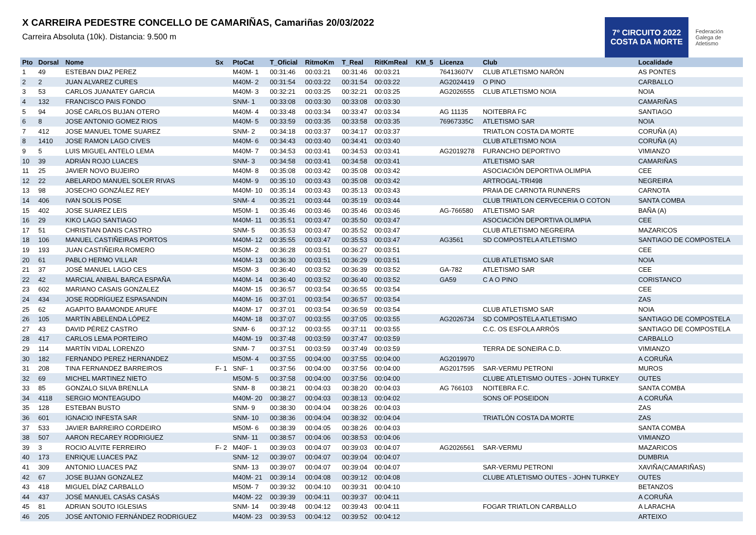X CARREIRA PEDESTRE CONCELLO DE CAMARIÑAS, Camariñas 20/03/2022
Carreira Absoluta (10k). Distancia: 9.500 m
7º CIRCUITO 2022
COSTA DA MORTE
Federación Galega de Atletismo
| Pto | Dorsal | Nome | Sx | PtoCat | T_Oficial | RitmoKm | T_Real | RitKmReal | KM_5 | Licenza | Club | Localidade |
| --- | --- | --- | --- | --- | --- | --- | --- | --- | --- | --- | --- | --- |
| 1 | 49 | ESTEBAN DIAZ PEREZ | | M40M- 1 | 00:31:46 | 00:03:21 | 00:31:46 | 00:03:21 | | 76413607V | CLUB ATLETISMO NARÓN | AS PONTES |
| 2 | 2 | JUAN ALVAREZ CURES | | M40M- 2 | 00:31:54 | 00:03:22 | 00:31:54 | 00:03:22 | | AG2024419 | O PINO | CARBALLO |
| 3 | 53 | CARLOS JUANATEY GARCIA | | M40M- 3 | 00:32:21 | 00:03:25 | 00:32:21 | 00:03:25 | | AG2026555 | CLUB ATLETISMO NOIA | NOIA |
| 4 | 132 | FRANCISCO PAIS FONDO | | SNM- 1 | 00:33:08 | 00:03:30 | 00:33:08 | 00:03:30 | | | | CAMARIÑAS |
| 5 | 94 | JOSÉ CARLOS BUJAN OTERO | | M40M- 4 | 00:33:48 | 00:03:34 | 00:33:47 | 00:03:34 | | AG 11135 | NOITEBRA FC | SANTIAGO |
| 6 | 8 | JOSE ANTONIO GOMEZ RIOS | | M40M- 5 | 00:33:59 | 00:03:35 | 00:33:58 | 00:03:35 | | 76967335C | ATLETISMO SAR | NOIA |
| 7 | 412 | JOSE MANUEL TOME SUAREZ | | SNM- 2 | 00:34:18 | 00:03:37 | 00:34:17 | 00:03:37 | | | TRIATLON COSTA DA MORTE | CORUÑA (A) |
| 8 | 1410 | JOSE RAMON LAGO CIVES | | M40M- 6 | 00:34:43 | 00:03:40 | 00:34:41 | 00:03:40 | | | CLUB ATLETISMO NOIA | CORUÑA (A) |
| 9 | 5 | LUIS MIGUEL ANTELO LEMA | | M40M- 7 | 00:34:53 | 00:03:41 | 00:34:53 | 00:03:41 | | AG2019278 | FURANCHO DEPORTIVO | VIMIANZO |
| 10 | 39 | ADRIÁN ROJO LUACES | | SNM- 3 | 00:34:58 | 00:03:41 | 00:34:58 | 00:03:41 | | | ATLETISMO SAR | CAMARIÑAS |
| 11 | 25 | JAVIER NOVO BUJEIRO | | M40M- 8 | 00:35:08 | 00:03:42 | 00:35:08 | 00:03:42 | | | ASOCIACIÓN DEPORTIVA OLIMPIA | CEE |
| 12 | 22 | ABELARDO MANUEL SOLER RIVAS | | M40M- 9 | 00:35:10 | 00:03:43 | 00:35:08 | 00:03:42 | | | ARTROGAL-TRI498 | NEGREIRA |
| 13 | 98 | JOSECHO GONZÁLEZ REY | | M40M- 10 | 00:35:14 | 00:03:43 | 00:35:13 | 00:03:43 | | | PRAIA DE CARNOTA RUNNERS | CARNOTA |
| 14 | 406 | IVAN SOLIS POSE | | SNM- 4 | 00:35:21 | 00:03:44 | 00:35:19 | 00:03:44 | | | CLUB TRIATLON CERVECERIA O COTON | SANTA COMBA |
| 15 | 402 | JOSE SUAREZ LEIS | | M50M- 1 | 00:35:46 | 00:03:46 | 00:35:46 | 00:03:46 | | AG-766580 | ATLETISMO SAR | BAÑA (A) |
| 16 | 29 | KIKO LAGO SANTIAGO | | M40M- 11 | 00:35:51 | 00:03:47 | 00:35:50 | 00:03:47 | | | ASOCIACIÓN DEPORTIVA OLIMPIA | CEE |
| 17 | 51 | CHRISTIAN DANIS CASTRO | | SNM- 5 | 00:35:53 | 00:03:47 | 00:35:52 | 00:03:47 | | | CLUB ATLETISMO NEGREIRA | MAZARICOS |
| 18 | 106 | MANUEL CASTIÑEIRAS PORTOS | | M40M- 12 | 00:35:55 | 00:03:47 | 00:35:53 | 00:03:47 | | AG3561 | SD COMPOSTELA ATLETISMO | SANTIAGO DE COMPOSTELA |
| 19 | 193 | JUAN CASTIÑEIRA ROMERO | | M50M- 2 | 00:36:28 | 00:03:51 | 00:36:27 | 00:03:51 | | | | CEE |
| 20 | 61 | PABLO HERMO VILLAR | | M40M- 13 | 00:36:30 | 00:03:51 | 00:36:29 | 00:03:51 | | | CLUB ATLETISMO SAR | NOIA |
| 21 | 37 | JOSÉ MANUEL LAGO CES | | M50M- 3 | 00:36:40 | 00:03:52 | 00:36:39 | 00:03:52 | | GA-782 | ATLETISMO SAR | CEE |
| 22 | 42 | MARCIAL ANIBAL BARCA ESPAÑA | | M40M- 14 | 00:36:40 | 00:03:52 | 00:36:40 | 00:03:52 | | GA59 | C A O PINO | CORISTANCO |
| 23 | 602 | MARIANO CASAIS GONZALEZ | | M40M- 15 | 00:36:57 | 00:03:54 | 00:36:55 | 00:03:54 | | | | CEE |
| 24 | 434 | JOSE RODRÍGUEZ ESPASANDIN | | M40M- 16 | 00:37:01 | 00:03:54 | 00:36:57 | 00:03:54 | | | | ZAS |
| 25 | 62 | AGAPITO BAAMONDE ARUFE | | M40M- 17 | 00:37:01 | 00:03:54 | 00:36:59 | 00:03:54 | | | CLUB ATLETISMO SAR | NOIA |
| 26 | 105 | MARTÍN ABELENDA LÓPEZ | | M40M- 18 | 00:37:07 | 00:03:55 | 00:37:05 | 00:03:55 | | AG2026734 | SD COMPOSTELA ATLETISMO | SANTIAGO DE COMPOSTELA |
| 27 | 43 | DAVID PÉREZ CASTRO | | SNM- 6 | 00:37:12 | 00:03:55 | 00:37:11 | 00:03:55 | | | C.C. OS ESFOLA ARRÓS | SANTIAGO DE COMPOSTELA |
| 28 | 417 | CARLOS LEMA PORTEIRO | | M40M- 19 | 00:37:48 | 00:03:59 | 00:37:47 | 00:03:59 | | | | CARBALLO |
| 29 | 114 | MARTÍN VIDAL LORENZO | | SNM- 7 | 00:37:51 | 00:03:59 | 00:37:49 | 00:03:59 | | | TERRA DE SONEIRA C.D. | VIMIANZO |
| 30 | 182 | FERNANDO PEREZ HERNANDEZ | | M50M- 4 | 00:37:55 | 00:04:00 | 00:37:55 | 00:04:00 | | AG2019970 | | A CORUÑA |
| 31 | 208 | TINA FERNANDEZ BARREIROS | F- 1 | SNF- 1 | 00:37:56 | 00:04:00 | 00:37:56 | 00:04:00 | | AG2017595 | SAR-VERMU PETRONI | MUROS |
| 32 | 69 | MICHEL MARTINEZ NIETO | | M50M- 5 | 00:37:58 | 00:04:00 | 00:37:56 | 00:04:00 | | | CLUBE ATLETISMO OUTES - JOHN TURKEY | OUTES |
| 33 | 85 | GONZALO SILVA BRENLLA | | SNM- 8 | 00:38:21 | 00:04:03 | 00:38:20 | 00:04:03 | | AG 766103 | NOITEBRA F.C. | SANTA COMBA |
| 34 | 4118 | SERGIO MONTEAGUDO | | M40M- 20 | 00:38:27 | 00:04:03 | 00:38:13 | 00:04:02 | | | SONS OF POSEIDON | A CORUÑA |
| 35 | 128 | ESTEBAN BUSTO | | SNM- 9 | 00:38:30 | 00:04:04 | 00:38:26 | 00:04:03 | | | | ZAS |
| 36 | 601 | IGNACIO INFESTA SAR | | SNM- 10 | 00:38:36 | 00:04:04 | 00:38:32 | 00:04:04 | | | TRIATLÓN COSTA DA MORTE | ZAS |
| 37 | 533 | JAVIER BARREIRO CORDEIRO | | M50M- 6 | 00:38:39 | 00:04:05 | 00:38:26 | 00:04:03 | | | | SANTA COMBA |
| 38 | 507 | AARON RECAREY RODRIGUEZ | | SNM- 11 | 00:38:57 | 00:04:06 | 00:38:53 | 00:04:06 | | | | VIMIANZO |
| 39 | 3 | ROCIO ALVITE FERREIRO | F- 2 | M40F- 1 | 00:39:03 | 00:04:07 | 00:39:03 | 00:04:07 | | AG2026561 | SAR-VERMU | MAZARICOS |
| 40 | 173 | ENRIQUE LUACES PAZ | | SNM- 12 | 00:39:07 | 00:04:07 | 00:39:04 | 00:04:07 | | | | DUMBRIA |
| 41 | 309 | ANTONIO LUACES PAZ | | SNM- 13 | 00:39:07 | 00:04:07 | 00:39:04 | 00:04:07 | | | SAR-VERMU PETRONI | XAVIÑA(CAMARIÑAS) |
| 42 | 67 | JOSE BUJAN GONZALEZ | | M40M- 21 | 00:39:14 | 00:04:08 | 00:39:12 | 00:04:08 | | | CLUBE ATLETISMO OUTES - JOHN TURKEY | OUTES |
| 43 | 418 | MIGUEL DÍAZ CARBALLO | | M50M- 7 | 00:39:32 | 00:04:10 | 00:39:31 | 00:04:10 | | | | BETANZOS |
| 44 | 437 | JOSÉ MANUEL CASÁS CASÁS | | M40M- 22 | 00:39:39 | 00:04:11 | 00:39:37 | 00:04:11 | | | | A CORUÑA |
| 45 | 81 | ADRIAN SOUTO IGLESIAS | | SNM- 14 | 00:39:48 | 00:04:12 | 00:39:43 | 00:04:11 | | | FOGAR TRIATLON CARBALLO | A LARACHA |
| 46 | 205 | JOSÉ ANTONIO FERNÁNDEZ RODRIGUEZ | | M40M- 23 | 00:39:53 | 00:04:12 | 00:39:52 | 00:04:12 | | | | ARTEIXO |